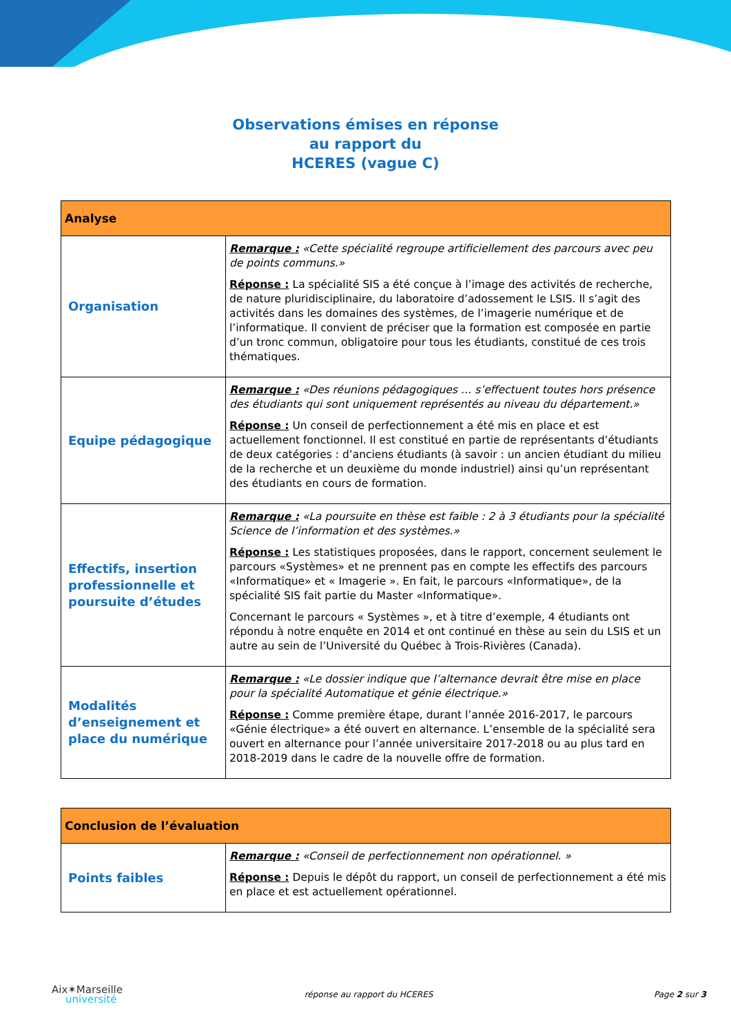Observations émises en réponse
au rapport du
HCERES (vague C)
| Analyse | |
| --- | --- |
| Organisation | Remarque : «Cette spécialité regroupe artificiellement des parcours avec peu de points communs.» Réponse : La spécialité SIS a été conçue à l’image des activités de recherche, de nature pluridisciplinaire, du laboratoire d’adossement le LSIS. Il s’agit des activités dans les domaines des systèmes, de l’imagerie numérique et de l’informatique. Il convient de préciser que la formation est composée en partie d’un tronc commun, obligatoire pour tous les étudiants, constitué de ces trois thématiques. |
| Equipe pédagogique | Remarque : «Des réunions pédagogiques … s’effectuent toutes hors présence des étudiants qui sont uniquement représentés au niveau du département.» Réponse : Un conseil de perfectionnement a été mis en place et est actuellement fonctionnel. Il est constitué en partie de représentants d’étudiants de deux catégories : d’anciens étudiants (à savoir : un ancien étudiant du milieu de la recherche et un deuxième du monde industriel) ainsi qu’un représentant des étudiants en cours de formation. |
| Effectifs, insertion professionnelle et poursuite d’études | Remarque : «La poursuite en thèse est faible : 2 à 3 étudiants pour la spécialité Science de l’information et des systèmes.» Réponse : Les statistiques proposées, dans le rapport, concernent seulement le parcours «Systèmes» et ne prennent pas en compte les effectifs des parcours «Informatique» et « Imagerie ». En fait, le parcours «Informatique», de la spécialité SIS fait partie du Master «Informatique». Concernant le parcours « Systèmes », et à titre d’exemple, 4 étudiants ont répondu à notre enquête en 2014 et ont continué en thèse au sein du LSIS et un autre au sein de l’Université du Québec à Trois-Rivières (Canada). |
| Modalités d’enseignement et place du numérique | Remarque : «Le dossier indique que l’alternance devrait être mise en place pour la spécialité Automatique et génie électrique.» Réponse : Comme première étape, durant l’année 2016-2017, le parcours «Génie électrique» a été ouvert en alternance. L’ensemble de la spécialité sera ouvert en alternance pour l’année universitaire 2017-2018 ou au plus tard en 2018-2019 dans le cadre de la nouvelle offre de formation. |
| Conclusion de l’évaluation | |
| --- | --- |
| Points faibles | Remarque : «Conseil de perfectionnement non opérationnel. » Réponse : Depuis le dépôt du rapport, un conseil de perfectionnement a été mis en place et est actuellement opérationnel. |
Aix✶Marseille
université
réponse au rapport du HCERES Page 2 sur 3